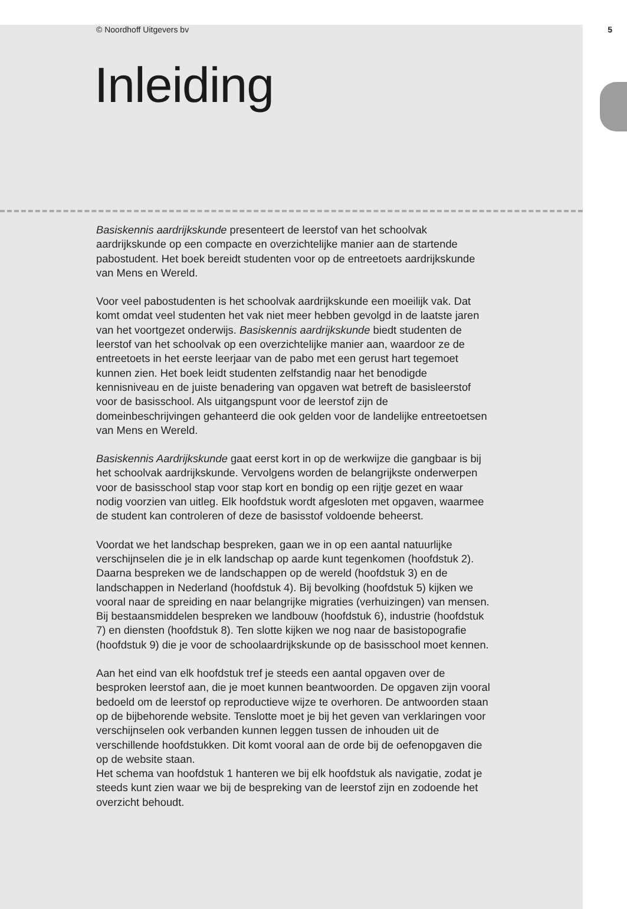© Noordhoff Uitgevers bv 5
Inleiding
Basiskennis aardrijkskunde presenteert de leerstof van het schoolvak aardrijkskunde op een compacte en overzichtelijke manier aan de startende pabostudent. Het boek bereidt studenten voor op de entreetoets aardrijkskunde van Mens en Wereld.
Voor veel pabostudenten is het schoolvak aardrijkskunde een moeilijk vak. Dat komt omdat veel studenten het vak niet meer hebben gevolgd in de laatste jaren van het voortgezet onderwijs. Basiskennis aardrijkskunde biedt studenten de leerstof van het schoolvak op een overzichtelijke manier aan, waardoor ze de entreetoets in het eerste leerjaar van de pabo met een gerust hart tegemoet kunnen zien. Het boek leidt studenten zelfstandig naar het benodigde kennisniveau en de juiste benadering van opgaven wat betreft de basisleerstof voor de basisschool. Als uitgangspunt voor de leerstof zijn de domeinbeschrijvingen gehanteerd die ook gelden voor de landelijke entreetoetsen van Mens en Wereld.
Basiskennis Aardrijkskunde gaat eerst kort in op de werkwijze die gangbaar is bij het schoolvak aardrijkskunde. Vervolgens worden de belangrijkste onderwerpen voor de basisschool stap voor stap kort en bondig op een rijtje gezet en waar nodig voorzien van uitleg. Elk hoofdstuk wordt afgesloten met opgaven, waarmee de student kan controleren of deze de basisstof voldoende beheerst.
Voordat we het landschap bespreken, gaan we in op een aantal natuurlijke verschijnselen die je in elk landschap op aarde kunt tegenkomen (hoofdstuk 2). Daarna bespreken we de landschappen op de wereld (hoofdstuk 3) en de landschappen in Nederland (hoofdstuk 4). Bij bevolking (hoofdstuk 5) kijken we vooral naar de spreiding en naar belangrijke migraties (verhuizingen) van mensen. Bij bestaansmiddelen bespreken we landbouw (hoofdstuk 6), industrie (hoofdstuk 7) en diensten (hoofdstuk 8). Ten slotte kijken we nog naar de basistopografie (hoofdstuk 9) die je voor de schoolaardrijkskunde op de basisschool moet kennen.
Aan het eind van elk hoofdstuk tref je steeds een aantal opgaven over de besproken leerstof aan, die je moet kunnen beantwoorden. De opgaven zijn vooral bedoeld om de leerstof op reproductieve wijze te overhoren. De antwoorden staan op de bijbehorende website. Tenslotte moet je bij het geven van verklaringen voor verschijnselen ook verbanden kunnen leggen tussen de inhouden uit de verschillende hoofdstukken. Dit komt vooral aan de orde bij de oefenopgaven die op de website staan.
Het schema van hoofdstuk 1 hanteren we bij elk hoofdstuk als navigatie, zodat je steeds kunt zien waar we bij de bespreking van de leerstof zijn en zodoende het overzicht behoudt.